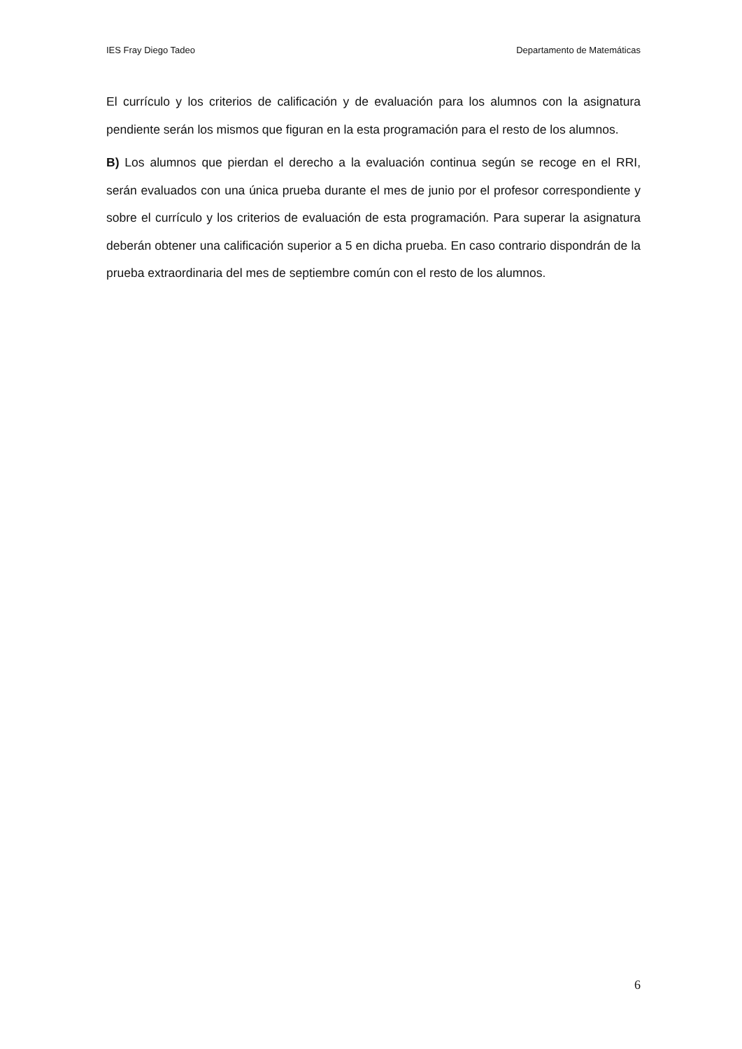IES Fray Diego Tadeo Departamento de Matemáticas
El currículo y los criterios de calificación y de evaluación para los alumnos con la asignatura pendiente serán los mismos que figuran en la esta programación para el resto de los alumnos.
B) Los alumnos que pierdan el derecho a la evaluación continua según se recoge en el RRI, serán evaluados con una única prueba durante el mes de junio por el profesor correspondiente y sobre el currículo y los criterios de evaluación de esta programación. Para superar la asignatura deberán obtener una calificación superior a 5 en dicha prueba. En caso contrario dispondrán de la prueba extraordinaria del mes de septiembre común con el resto de los alumnos.
6